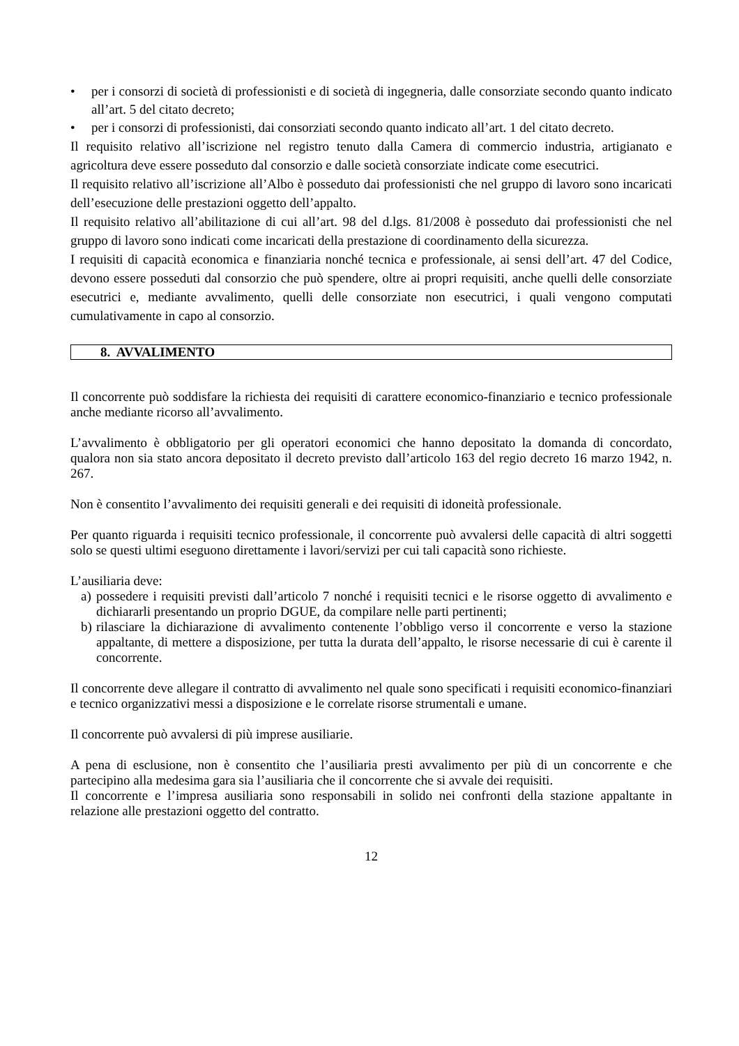• per i consorzi di società di professionisti e di società di ingegneria, dalle consorziate secondo quanto indicato all’art. 5 del citato decreto;
• per i consorzi di professionisti, dai consorziati secondo quanto indicato all’art. 1 del citato decreto.
Il requisito relativo all’iscrizione nel registro tenuto dalla Camera di commercio industria, artigianato e agricoltura deve essere posseduto dal consorzio e dalle società consorziate indicate come esecutrici.
Il requisito relativo all’iscrizione all’Albo è posseduto dai professionisti che nel gruppo di lavoro sono incaricati dell’esecuzione delle prestazioni oggetto dell’appalto.
Il requisito relativo all’abilitazione di cui all’art. 98 del d.lgs. 81/2008 è posseduto dai professionisti che nel gruppo di lavoro sono indicati come incaricati della prestazione di coordinamento della sicurezza.
I requisiti di capacità economica e finanziaria nonché tecnica e professionale, ai sensi dell’art. 47 del Codice, devono essere posseduti dal consorzio che può spendere, oltre ai propri requisiti, anche quelli delle consorziate esecutrici e, mediante avvalimento, quelli delle consorziate non esecutrici, i quali vengono computati cumulativamente in capo al consorzio.
8. AVVALIMENTO
Il concorrente può soddisfare la richiesta dei requisiti di carattere economico-finanziario e tecnico professionale anche mediante ricorso all’avvalimento.
L’avvalimento è obbligatorio per gli operatori economici che hanno depositato la domanda di concordato, qualora non sia stato ancora depositato il decreto previsto dall’articolo 163 del regio decreto 16 marzo 1942, n. 267.
Non è consentito l’avvalimento dei requisiti generali e dei requisiti di idoneità professionale.
Per quanto riguarda i requisiti tecnico professionale, il concorrente può avvalersi delle capacità di altri soggetti solo se questi ultimi eseguono direttamente i lavori/servizi per cui tali capacità sono richieste.
L’ausiliaria deve:
a) possedere i requisiti previsti dall’articolo 7 nonché i requisiti tecnici e le risorse oggetto di avvalimento e dichiararli presentando un proprio DGUE, da compilare nelle parti pertinenti;
b) rilasciare la dichiarazione di avvalimento contenente l’obbligo verso il concorrente e verso la stazione appaltante, di mettere a disposizione, per tutta la durata dell’appalto, le risorse necessarie di cui è carente il concorrente.
Il concorrente deve allegare il contratto di avvalimento nel quale sono specificati i requisiti economico-finanziari e tecnico organizzativi messi a disposizione e le correlate risorse strumentali e umane.
Il concorrente può avvalersi di più imprese ausiliarie.
A pena di esclusione, non è consentito che l’ausiliaria presti avvalimento per più di un concorrente e che partecipino alla medesima gara sia l’ausiliaria che il concorrente che si avvale dei requisiti.
Il concorrente e l’impresa ausiliaria sono responsabili in solido nei confronti della stazione appaltante in relazione alle prestazioni oggetto del contratto.
12